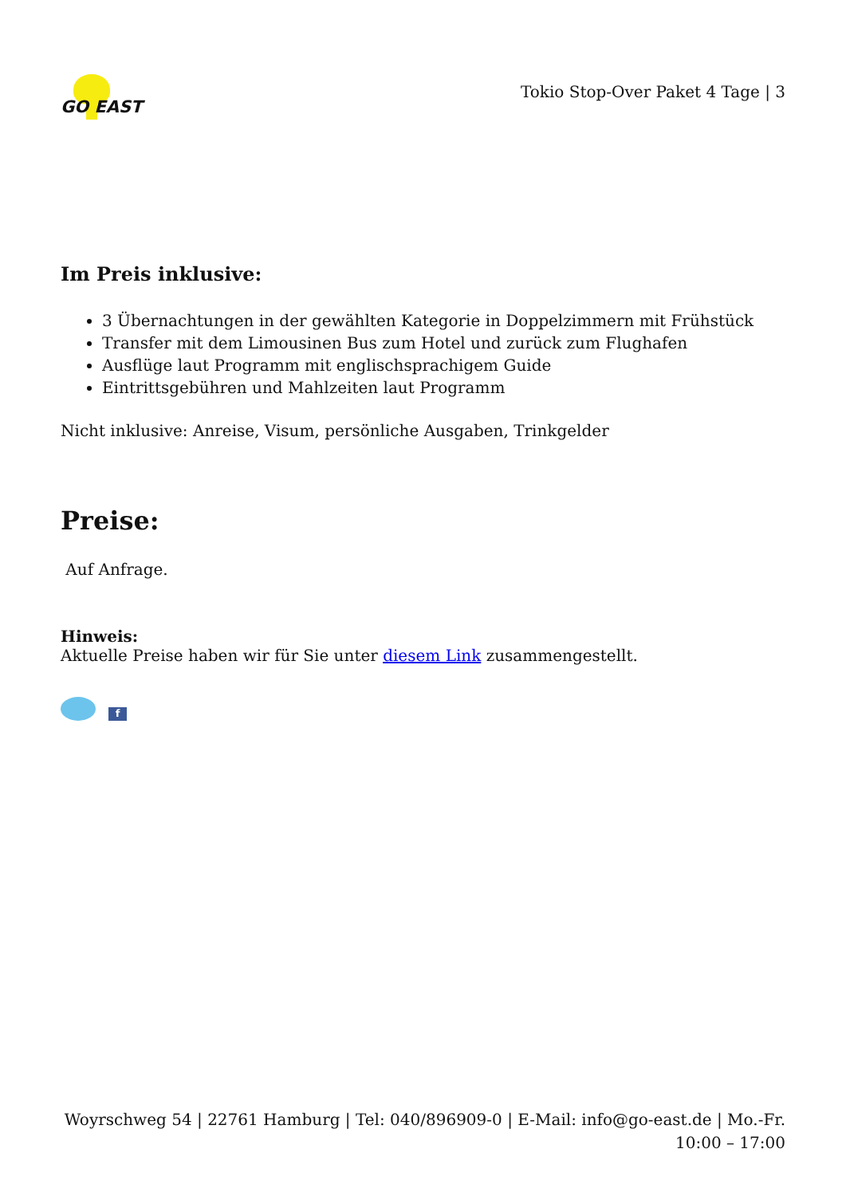GO EAST
Tokio Stop-Over Paket 4 Tage | 3
Im Preis inklusive:
3 Übernachtungen in der gewählten Kategorie in Doppelzimmern mit Frühstück
Transfer mit dem Limousinen Bus zum Hotel und zurück zum Flughafen
Ausflüge laut Programm mit englischsprachigem Guide
Eintrittsgebühren und Mahlzeiten laut Programm
Nicht inklusive: Anreise, Visum, persönliche Ausgaben, Trinkgelder
Preise:
Auf Anfrage.
Hinweis:
Aktuelle Preise haben wir für Sie unter diesem Link zusammengestellt.
f
Woyrschweg 54 | 22761 Hamburg | Tel: 040/896909-0 | E-Mail: info@go-east.de | Mo.-Fr. 10:00 – 17:00